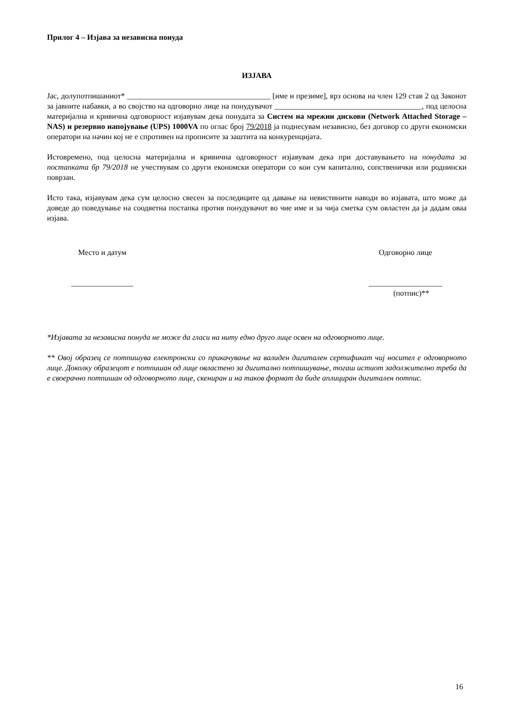Прилог 4 – Изјава за независна понуда
ИЗЈАВА
Јас, долупотпишаниот* _____________________________________ [име и презиме], врз основа на член 129 став 2 од Законот за јавните набавки, а во својство на одговорно лице на понудувачот ______________________________________, под целосна материјална и кривична одговорност изјавувам дека понудата за Систем на мрежни дискови (Network Attached Storage – NAS) и резервно напојување (UPS) 1000VA по оглас број 79/2018 ја поднесувам независно, без договор со други економски оператори на начин кој не е спротивен на прописите за заштита на конкуренцијата.
Истовремено, под целосна материјална и кривична одговорност изјавувам дека при доставувањето на понудата за постапката бр 79/2018 не учествувам со други економски оператори со кои сум капитално, сопственички или роднински поврзан.
Исто така, изјавувам дека сум целосно свесен за последиците од давање на невистинити наводи во изјавата, што може да доведе до поведување на соодветна постапка против понудувачот во чие име и за чија сметка сум овластен да ја дадам оваа изјава.
Место и датум
________________
Одговорно лице
___________________
(потпис)**
*Изјавата за независна понуда не може да гласи на ниту едно друго лице освен на одговорното лице.
** Овој образец се потпишува електронски со прикачување на валиден дигитален сертификат чиј носител е одговорното лице. Доколку образецот е потпишан од лице овластено за дигитално потпишување, тогаш истиот задолжително треба да е своерачно потпишан од одговорното лице, скениран и на таков формат да биде аплициран дигитален потпис.
16